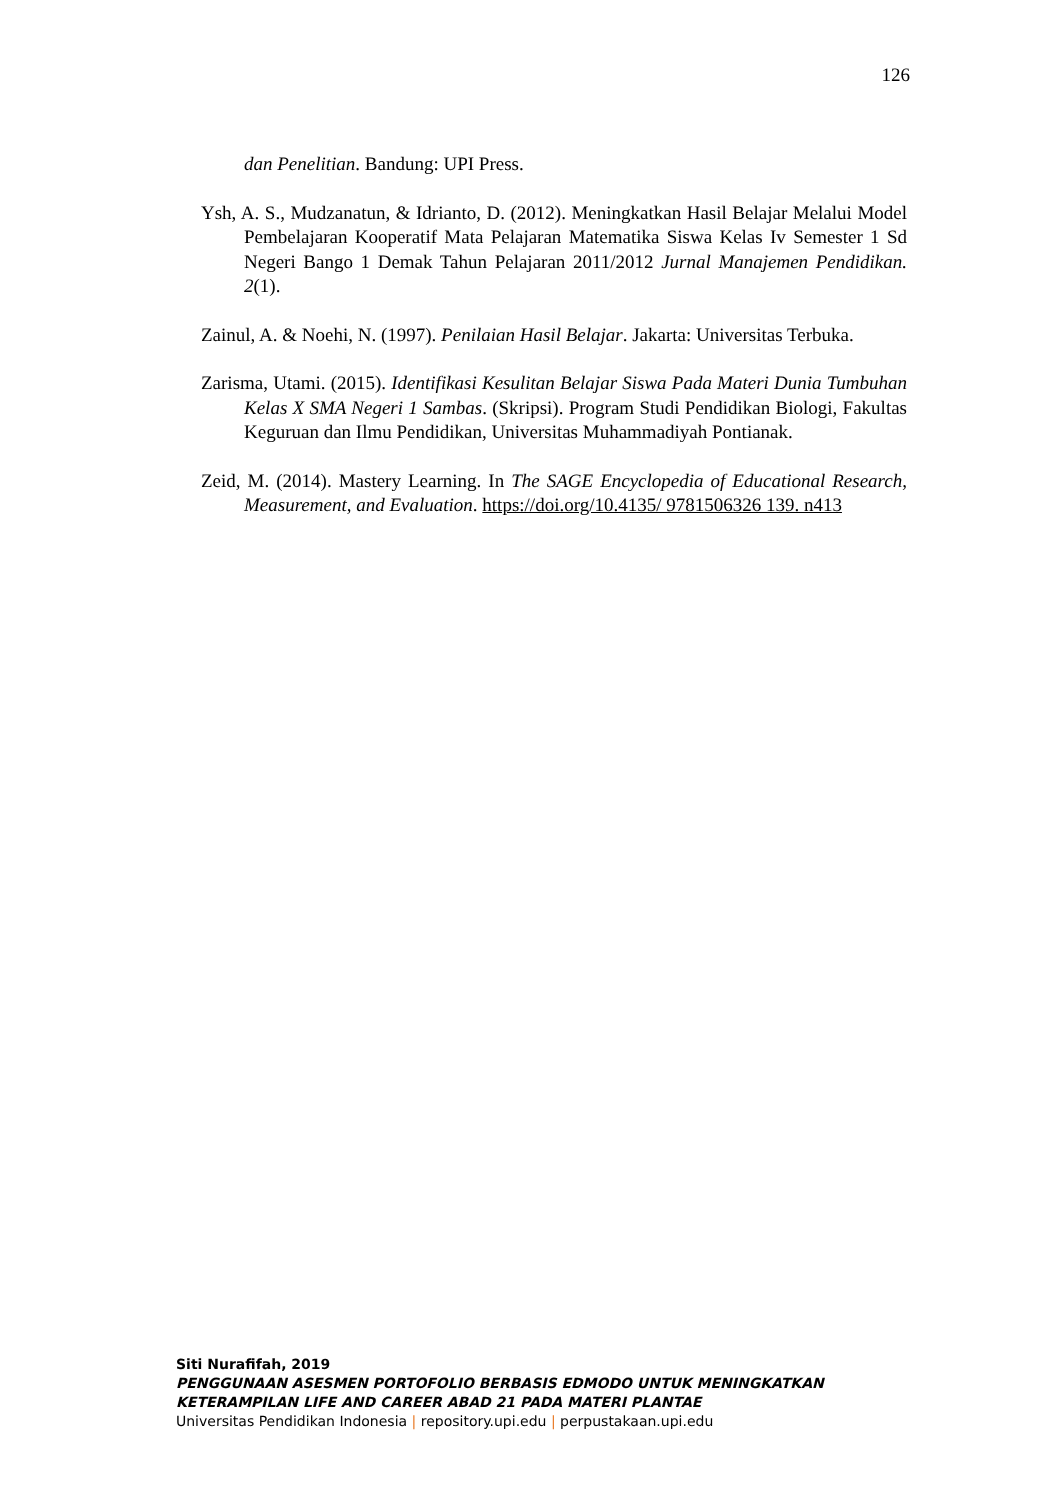126
dan Penelitian. Bandung: UPI Press.
Ysh, A. S., Mudzanatun, & Idrianto, D. (2012). Meningkatkan Hasil Belajar Melalui Model Pembelajaran Kooperatif Mata Pelajaran Matematika Siswa Kelas Iv Semester 1 Sd Negeri Bango 1 Demak Tahun Pelajaran 2011/2012 Jurnal Manajemen Pendidikan. 2(1).
Zainul, A. & Noehi, N. (1997). Penilaian Hasil Belajar. Jakarta: Universitas Terbuka.
Zarisma, Utami. (2015). Identifikasi Kesulitan Belajar Siswa Pada Materi Dunia Tumbuhan Kelas X SMA Negeri 1 Sambas. (Skripsi). Program Studi Pendidikan Biologi, Fakultas Keguruan dan Ilmu Pendidikan, Universitas Muhammadiyah Pontianak.
Zeid, M. (2014). Mastery Learning. In The SAGE Encyclopedia of Educational Research, Measurement, and Evaluation. https://doi.org/10.4135/ 9781506326 139. n413
Siti Nurafifah, 2019
PENGGUNAAN ASESMEN PORTOFOLIO BERBASIS EDMODO UNTUK MENINGKATKAN KETERAMPILAN LIFE AND CAREER ABAD 21 PADA MATERI PLANTAE
Universitas Pendidikan Indonesia | repository.upi.edu | perpustakaan.upi.edu